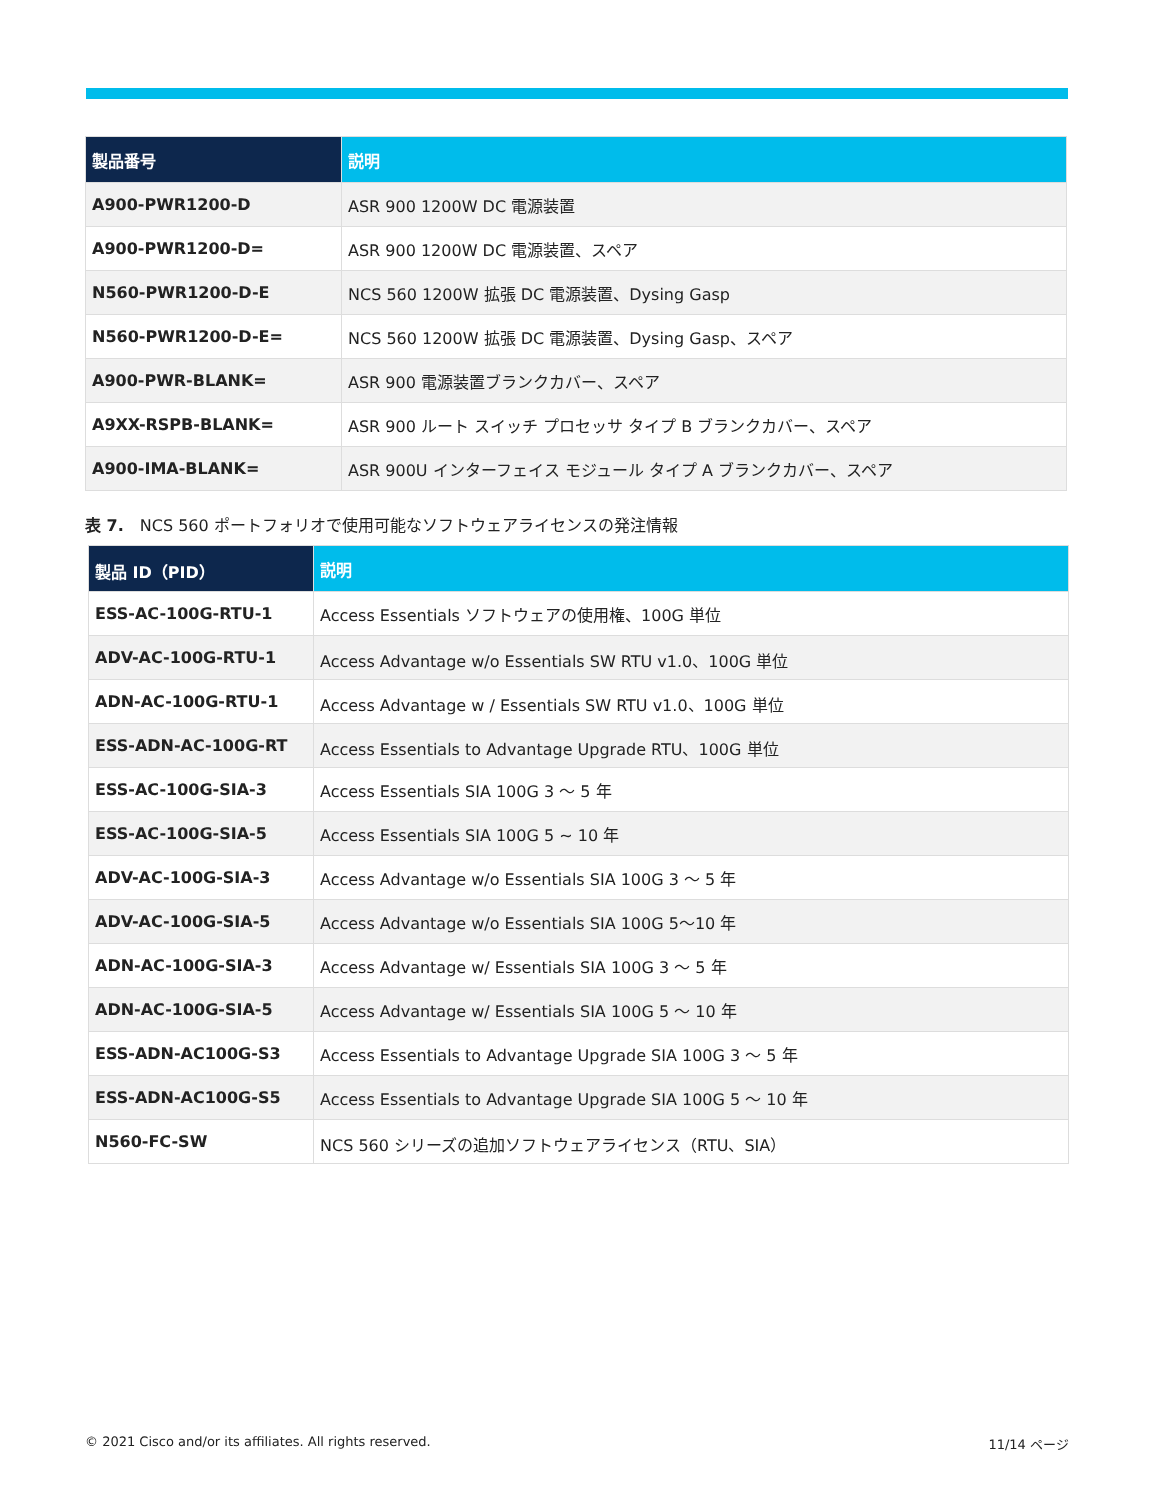| 製品番号 | 説明 |
| --- | --- |
| A900-PWR1200-D | ASR 900 1200W DC 電源装置 |
| A900-PWR1200-D= | ASR 900 1200W DC 電源装置、スペア |
| N560-PWR1200-D-E | NCS 560 1200W 拡張 DC 電源装置、Dysing Gasp |
| N560-PWR1200-D-E= | NCS 560 1200W 拡張 DC 電源装置、Dysing Gasp、スペア |
| A900-PWR-BLANK= | ASR 900 電源装置ブランクカバー、スペア |
| A9XX-RSPB-BLANK= | ASR 900 ルート スイッチ プロセッサ タイプ B ブランクカバー、スペア |
| A900-IMA-BLANK= | ASR 900U インターフェイス モジュール タイプ A ブランクカバー、スペア |
表 7.　NCS 560 ポートフォリオで使用可能なソフトウェアライセンスの発注情報
| 製品 ID（PID） | 説明 |
| --- | --- |
| ESS-AC-100G-RTU-1 | Access Essentials ソフトウェアの使用権、100G 単位 |
| ADV-AC-100G-RTU-1 | Access Advantage w/o Essentials SW RTU v1.0、100G 単位 |
| ADN-AC-100G-RTU-1 | Access Advantage w / Essentials SW RTU v1.0、100G 単位 |
| ESS-ADN-AC-100G-RT | Access Essentials to Advantage Upgrade RTU、100G 単位 |
| ESS-AC-100G-SIA-3 | Access Essentials SIA 100G 3 ～ 5 年 |
| ESS-AC-100G-SIA-5 | Access Essentials SIA 100G 5 ~ 10 年 |
| ADV-AC-100G-SIA-3 | Access Advantage w/o Essentials SIA 100G 3 ～ 5 年 |
| ADV-AC-100G-SIA-5 | Access Advantage w/o Essentials SIA 100G 5～10 年 |
| ADN-AC-100G-SIA-3 | Access Advantage w/ Essentials SIA 100G 3 ～ 5 年 |
| ADN-AC-100G-SIA-5 | Access Advantage w/ Essentials SIA 100G 5 ～ 10 年 |
| ESS-ADN-AC100G-S3 | Access Essentials to Advantage Upgrade SIA 100G 3 ～ 5 年 |
| ESS-ADN-AC100G-S5 | Access Essentials to Advantage Upgrade SIA 100G 5 ～ 10 年 |
| N560-FC-SW | NCS 560 シリーズの追加ソフトウェアライセンス（RTU、SIA） |
© 2021 Cisco and/or its affiliates. All rights reserved. 11/14 ページ